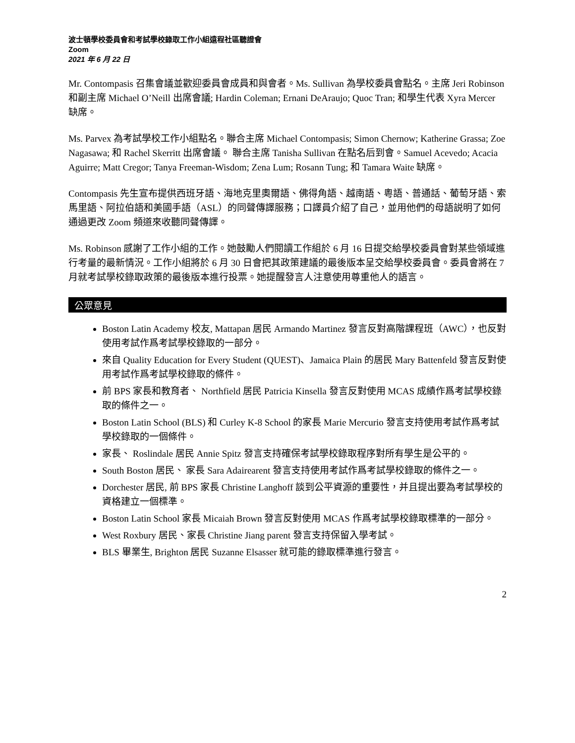波士頓學校委員會和考試學校錄取工作小組遠程社區聽證會
Zoom
2021 年 6 月 22 日
Mr. Contompasis 召集會議並歡迎委員會成員和與會者。Ms. Sullivan 為學校委員會點名。主席 Jeri Robinson 和副主席 Michael O’Neill 出席會議; Hardin Coleman; Ernani DeAraujo; Quoc Tran; 和學生代表 Xyra Mercer 缺席。
Ms. Parvex 為考試學校工作小組點名。聯合主席 Michael Contompasis; Simon Chernow; Katherine Grassa; Zoe Nagasawa; 和 Rachel Skerritt 出席會議。 聯合主席 Tanisha Sullivan 在點名后到會。Samuel Acevedo; Acacia Aguirre; Matt Cregor; Tanya Freeman-Wisdom; Zena Lum; Rosann Tung; 和 Tamara Waite 缺席。
Contompasis 先生宣布提供西班牙語、海地克里奧爾語、佛得角語、越南語、粵語、普通話、葡萄牙語、索馬里語、阿拉伯語和美國手語（ASL）的同聲傳譯服務；口譯員介紹了自己，並用他們的母語説明了如何通過更改 Zoom 頻道來收聽同聲傳譯。
Ms. Robinson 感謝了工作小組的工作。她鼓勵人們閱讀工作組於 6 月 16 日提交給學校委員會對某些領域進行考量的最新情況。工作小組將於 6 月 30 日會把其政策建議的最後版本呈交給學校委員會。委員會將在 7 月就考試學校錄取政策的最後版本進行投票。她提醒發言人注意使用尊重他人的語言。
公眾意見
Boston Latin Academy 校友, Mattapan 居民 Armando Martinez 發言反對高階課程班（AWC），也反對使用考試作爲考試學校錄取的一部分。
來自 Quality Education for Every Student (QUEST)、Jamaica Plain 的居民 Mary Battenfeld 發言反對使用考試作爲考試學校錄取的條件。
前 BPS 家長和教育者、 Northfield 居民 Patricia Kinsella 發言反對使用 MCAS 成績作爲考試學校錄取的條件之一。
Boston Latin School (BLS) 和 Curley K-8 School 的家長 Marie Mercurio 發言支持使用考試作爲考試學校錄取的一個條件。
家長、 Roslindale 居民 Annie Spitz 發言支持確保考試學校錄取程序對所有學生是公平的。
South Boston 居民、 家長 Sara Adairearent 發言支持使用考試作爲考試學校錄取的條件之一。
Dorchester 居民, 前 BPS 家長 Christine Langhoff 談到公平資源的重要性，并且提出要為考試學校的資格建立一個標準。
Boston Latin School 家長 Micaiah Brown 發言反對使用 MCAS 作爲考試學校錄取標準的一部分。
West Roxbury 居民、家長 Christine Jiang parent 發言支持保留入學考試。
BLS 畢業生, Brighton 居民 Suzanne Elsasser 就可能的錄取標準進行發言。
2